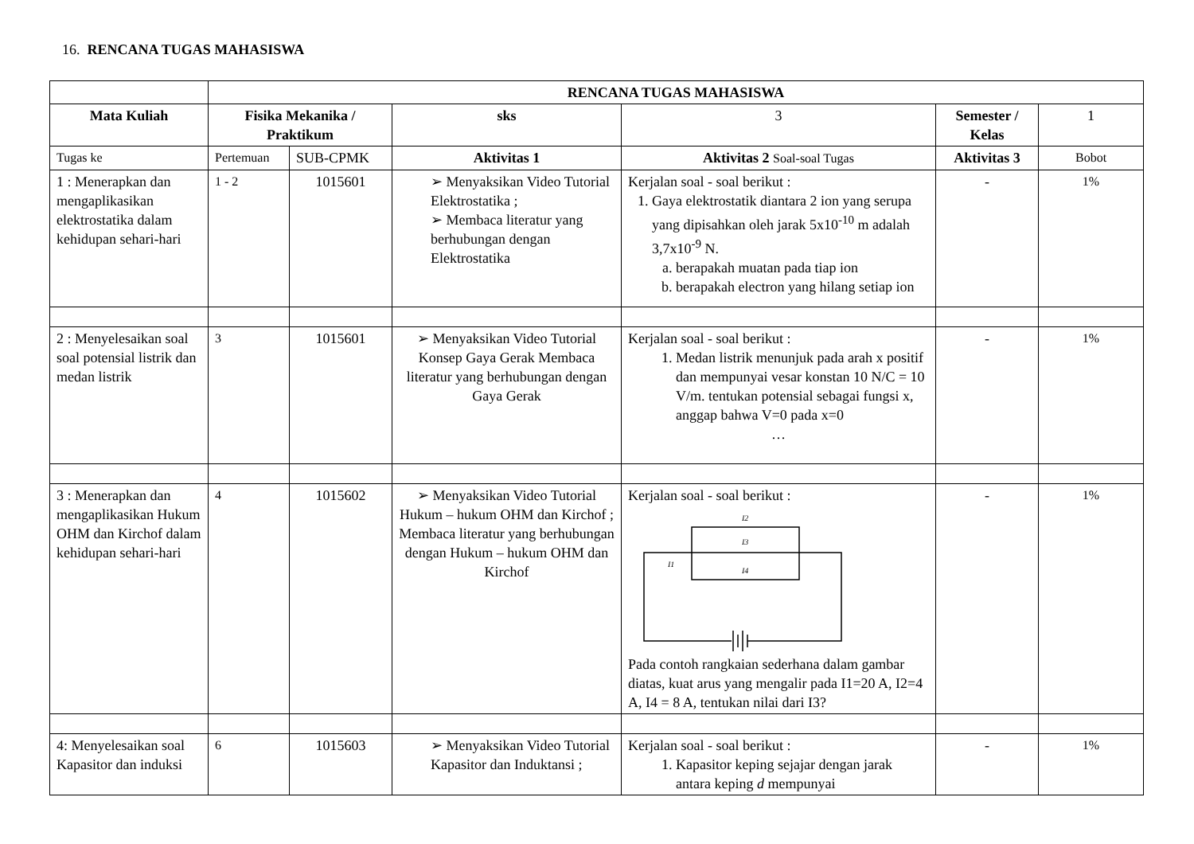16. RENCANA TUGAS MAHASISWA
| | RENCANA TUGAS MAHASISWA | | | | | |
| Mata Kuliah | Fisika Mekanika / Praktikum | | sks | 3 | Semester / Kelas | 1 |
| Tugas ke | Pertemuan | SUB-CPMK | Aktivitas 1 | Aktivitas 2 Soal-soal Tugas | Aktivitas 3 | Bobot |
| 1 : Menerapkan dan mengaplikasikan elektrostatika dalam kehidupan sehari-hari | 1 - 2 | 1015601 | ➢ Menyaksikan Video Tutorial Elektrostatika ; ➢ Membaca literatur yang berhubungan dengan Elektrostatika | Kerjalan soal - soal berikut : 1. Gaya elektrostatik diantara 2 ion yang serupa yang dipisahkan oleh jarak 5x10<sup>-10</sup> m adalah 3,7x10<sup>-9</sup> N. a. berapakah muatan pada tiap ion b. berapakah electron yang hilang setiap ion | - | 1% |
| 2 : Menyelesaikan soal soal potensial listrik dan medan listrik | 3 | 1015601 | ➢ Menyaksikan Video Tutorial Konsep Gaya Gerak Membaca literatur yang berhubungan dengan Gaya Gerak | Kerjalan soal - soal berikut : 1. Medan listrik menunjuk pada arah x positif dan mempunyai vesar konstan 10 N/C = 10 V/m. tentukan potensial sebagai fungsi x, anggap bahwa V=0 pada x=0 … | - | 1% |
| 3 : Menerapkan dan mengaplikasikan Hukum OHM dan Kirchof dalam kehidupan sehari-hari | 4 | 1015602 | ➢ Menyaksikan Video Tutorial Hukum – hukum OHM dan Kirchof ; Membaca literatur yang berhubungan dengan Hukum – hukum OHM dan Kirchof | Kerjalan soal - soal berikut : I2 I3 I1 I4 Pada contoh rangkaian sederhana dalam gambar diatas, kuat arus yang mengalir pada I1=20 A, I2=4 A, I4 = 8 A, tentukan nilai dari I3? | - | 1% |
| 4: Menyelesaikan soal Kapasitor dan induksi | 6 | 1015603 | ➢ Menyaksikan Video Tutorial Kapasitor dan Induktansi ; | Kerjalan soal - soal berikut : 1. Kapasitor keping sejajar dengan jarak antara keping d mempunyai | - | 1% |